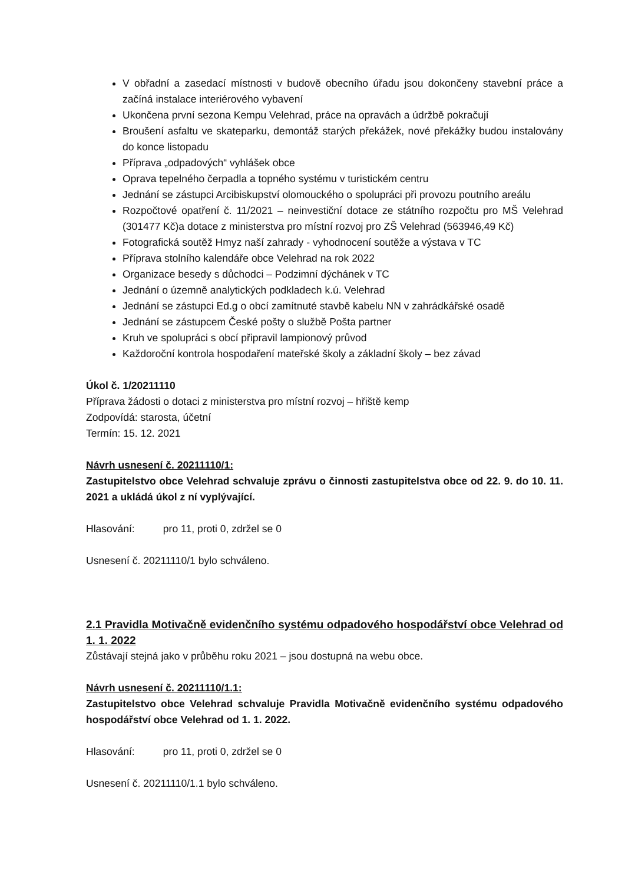V obřadní a zasedací místnosti v budově obecního úřadu jsou dokončeny stavební práce a začíná instalace interiérového vybavení
Ukončena první sezona Kempu Velehrad, práce na opravách a údržbě pokračují
Broušení asfaltu ve skateparku, demontáž starých překážek, nové překážky budou instalovány do konce listopadu
Příprava „odpadových“ vyhlášek obce
Oprava tepelného čerpadla a topného systému v turistickém centru
Jednání se zástupci Arcibiskupství olomouckého o spolupráci při provozu poutního areálu
Rozpočtové opatření č. 11/2021 – neinvestiční dotace ze státního rozpočtu pro MŠ Velehrad (301477 Kč)a dotace z ministerstva pro místní rozvoj pro ZŠ Velehrad (563946,49 Kč)
Fotografická soutěž Hmyz naší zahrady - vyhodnocení soutěže a výstava v TC
Příprava stolního kalendáře obce Velehrad na rok 2022
Organizace besedy s důchodci – Podzimní dýchánek v TC
Jednání o územně analytických podkladech k.ú. Velehrad
Jednání se zástupci Ed.g o obcí zamítnuté stavbě kabelu NN v zahrádkářské osadě
Jednání se zástupcem České pošty o službě Pošta partner
Kruh ve spolupráci s obcí připravil lampionový průvod
Každoroční kontrola hospodaření mateřské školy a základní školy – bez závad
Úkol č. 1/20211110
Příprava žádosti o dotaci z ministerstva pro místní rozvoj – hřiště kemp
Zodpovídá: starosta, účetní
Termín: 15. 12. 2021
Návrh usnesení č. 20211110/1:
Zastupitelstvo obce Velehrad schvaluje zprávu o činnosti zastupitelstva obce od 22. 9. do 10. 11. 2021 a ukládá úkol z ní vyplývající.
Hlasování: pro 11, proti 0, zdržel se 0
Usnesení č. 20211110/1 bylo schváleno.
2.1 Pravidla Motivačně evidenčního systému odpadového hospodářství obce Velehrad od 1. 1. 2022
Zůstávají stejná jako v průběhu roku 2021 – jsou dostupná na webu obce.
Návrh usnesení č. 20211110/1.1:
Zastupitelstvo obce Velehrad schvaluje Pravidla Motivačně evidenčního systému odpadového hospodářství obce Velehrad od 1. 1. 2022.
Hlasování: pro 11, proti 0, zdržel se 0
Usnesení č. 20211110/1.1 bylo schváleno.